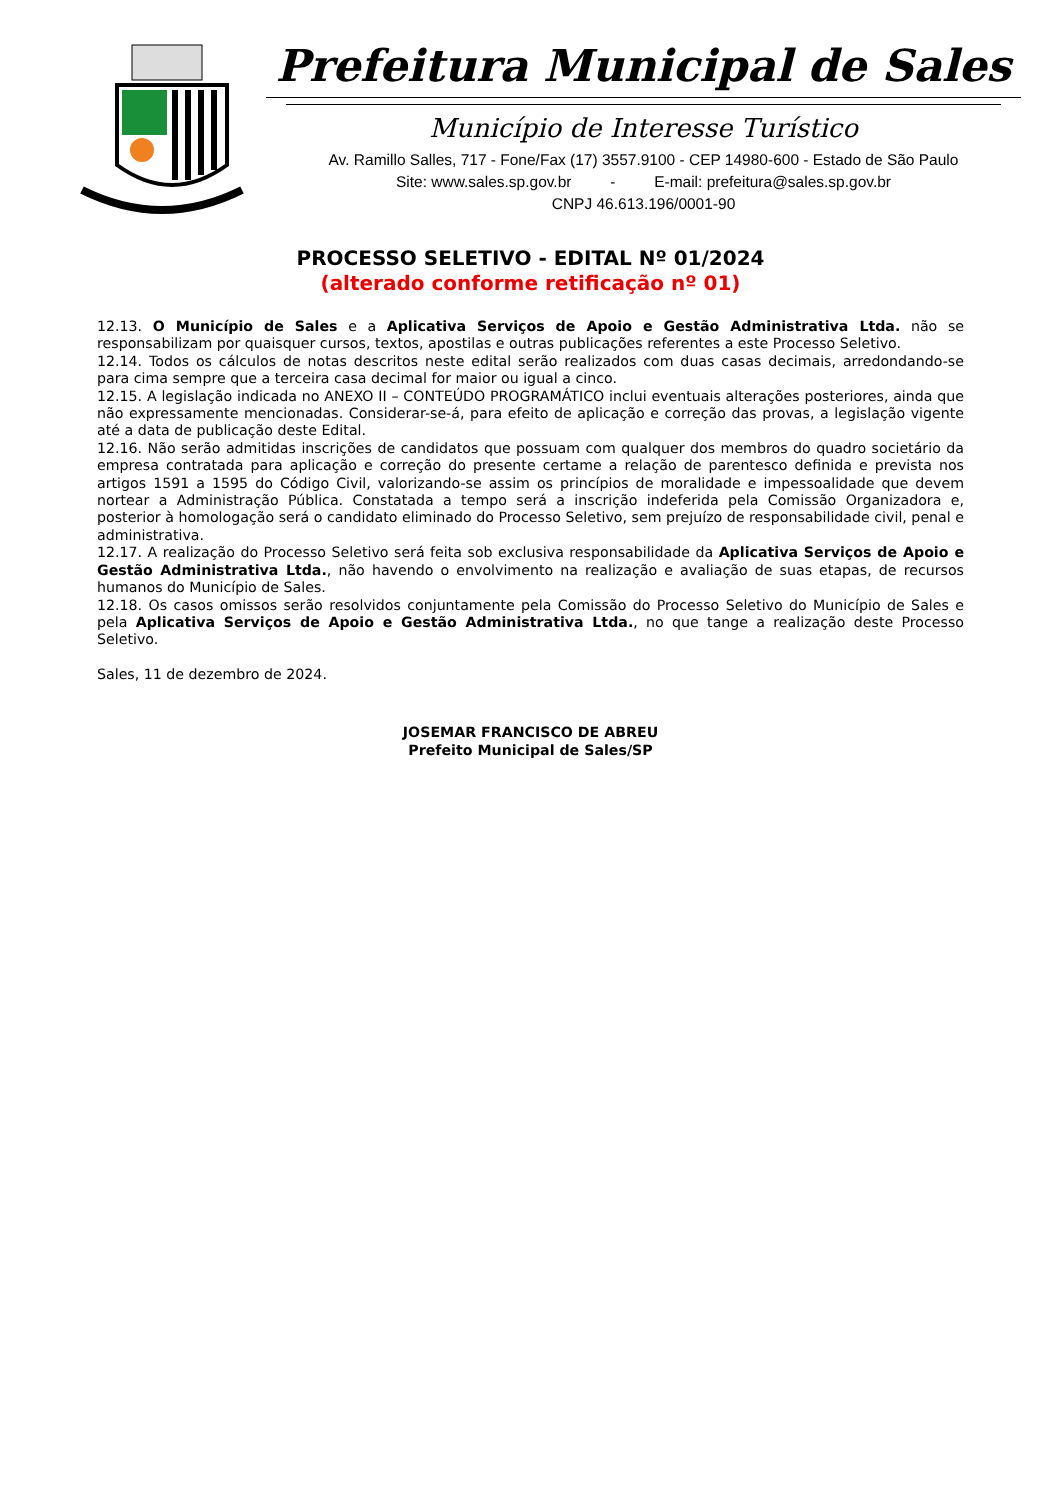Prefeitura Municipal de Sales
Município de Interesse Turístico
Av. Ramillo Salles, 717 - Fone/Fax (17) 3557.9100 - CEP 14980-600 - Estado de São Paulo
Site: www.sales.sp.gov.br - E-mail: prefeitura@sales.sp.gov.br
CNPJ 46.613.196/0001-90
PROCESSO SELETIVO - EDITAL Nº 01/2024
(alterado conforme retificação nº 01)
12.13. O Município de Sales e a Aplicativa Serviços de Apoio e Gestão Administrativa Ltda. não se responsabilizam por quaisquer cursos, textos, apostilas e outras publicações referentes a este Processo Seletivo.
12.14. Todos os cálculos de notas descritos neste edital serão realizados com duas casas decimais, arredondando-se para cima sempre que a terceira casa decimal for maior ou igual a cinco.
12.15. A legislação indicada no ANEXO II – CONTEÚDO PROGRAMÁTICO inclui eventuais alterações posteriores, ainda que não expressamente mencionadas. Considerar-se-á, para efeito de aplicação e correção das provas, a legislação vigente até a data de publicação deste Edital.
12.16. Não serão admitidas inscrições de candidatos que possuam com qualquer dos membros do quadro societário da empresa contratada para aplicação e correção do presente certame a relação de parentesco definida e prevista nos artigos 1591 a 1595 do Código Civil, valorizando-se assim os princípios de moralidade e impessoalidade que devem nortear a Administração Pública. Constatada a tempo será a inscrição indeferida pela Comissão Organizadora e, posterior à homologação será o candidato eliminado do Processo Seletivo, sem prejuízo de responsabilidade civil, penal e administrativa.
12.17. A realização do Processo Seletivo será feita sob exclusiva responsabilidade da Aplicativa Serviços de Apoio e Gestão Administrativa Ltda., não havendo o envolvimento na realização e avaliação de suas etapas, de recursos humanos do Município de Sales.
12.18. Os casos omissos serão resolvidos conjuntamente pela Comissão do Processo Seletivo do Município de Sales e pela Aplicativa Serviços de Apoio e Gestão Administrativa Ltda., no que tange a realização deste Processo Seletivo.
Sales, 11 de dezembro de 2024.
JOSEMAR FRANCISCO DE ABREU
Prefeito Municipal de Sales/SP